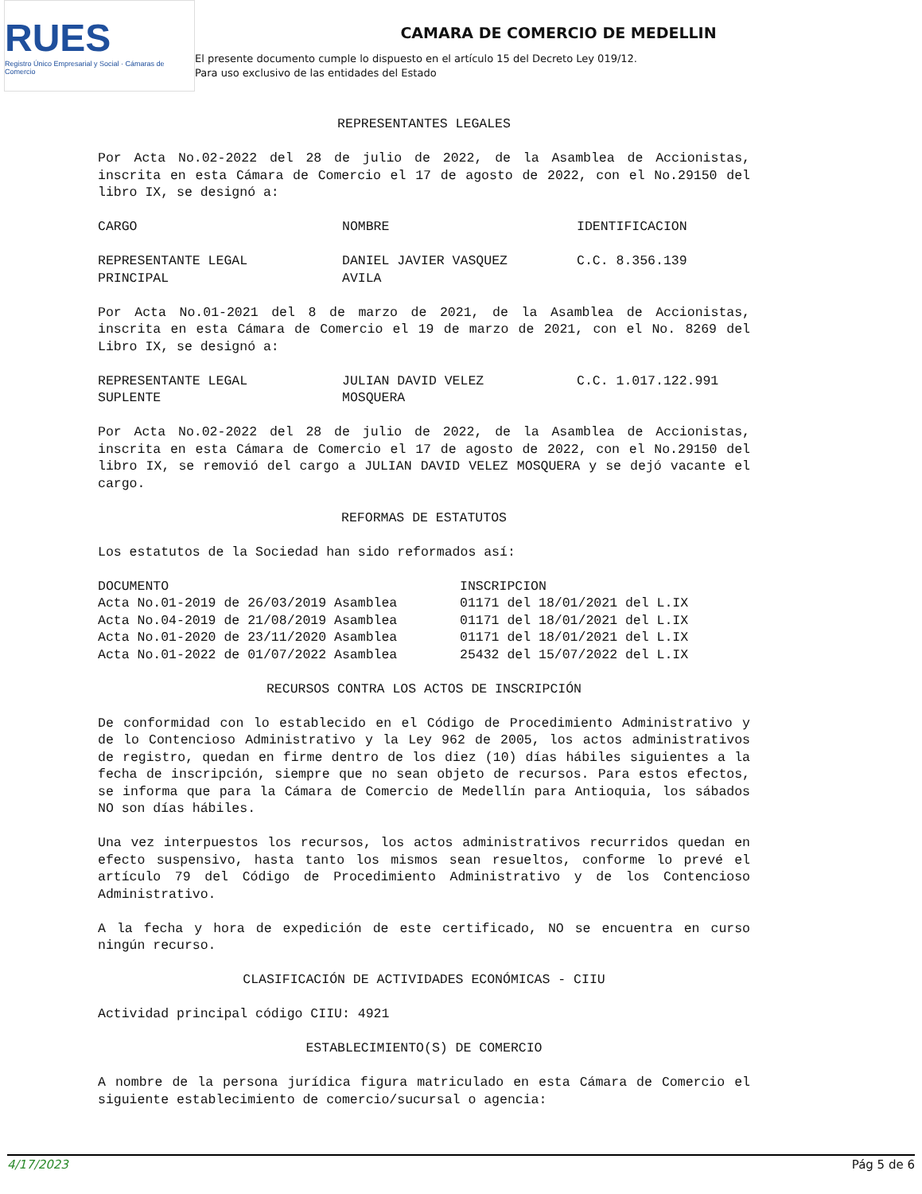RUES
Registro Único Empresarial y Social · Cámaras de Comercio
CAMARA DE COMERCIO DE MEDELLIN
El presente documento cumple lo dispuesto en el artículo 15 del Decreto Ley 019/12.
Para uso exclusivo de las entidades del Estado
REPRESENTANTES LEGALES
Por Acta No.02-2022 del 28 de julio de 2022, de la Asamblea de Accionistas, inscrita en esta Cámara de Comercio el 17 de agosto de 2022, con el No.29150 del libro IX, se designó a:
| CARGO | NOMBRE | IDENTIFICACION |
| --- | --- | --- |
| REPRESENTANTE LEGAL PRINCIPAL | DANIEL JAVIER VASQUEZ AVILA | C.C. 8.356.139 |
Por Acta No.01-2021 del 8 de marzo de 2021, de la Asamblea de Accionistas, inscrita en esta Cámara de Comercio el 19 de marzo de 2021, con el No. 8269 del Libro IX, se designó a:
| REPRESENTANTE LEGAL SUPLENTE | JULIAN DAVID VELEZ MOSQUERA | C.C. 1.017.122.991 |
Por Acta No.02-2022 del 28 de julio de 2022, de la Asamblea de Accionistas, inscrita en esta Cámara de Comercio el 17 de agosto de 2022, con el No.29150 del libro IX, se removió del cargo a JULIAN DAVID VELEZ MOSQUERA y se dejó vacante el cargo.
REFORMAS DE ESTATUTOS
Los estatutos de la Sociedad han sido reformados así:
| DOCUMENTO | INSCRIPCION |
| --- | --- |
| Acta No.01-2019 de 26/03/2019 Asamblea | 01171 del 18/01/2021 del L.IX |
| Acta No.04-2019 de 21/08/2019 Asamblea | 01171 del 18/01/2021 del L.IX |
| Acta No.01-2020 de 23/11/2020 Asamblea | 01171 del 18/01/2021 del L.IX |
| Acta No.01-2022 de 01/07/2022 Asamblea | 25432 del 15/07/2022 del L.IX |
RECURSOS CONTRA LOS ACTOS DE INSCRIPCIÓN
De conformidad con lo establecido en el Código de Procedimiento Administrativo y de lo Contencioso Administrativo y la Ley 962 de 2005, los actos administrativos de registro, quedan en firme dentro de los diez (10) días hábiles siguientes a la fecha de inscripción, siempre que no sean objeto de recursos. Para estos efectos, se informa que para la Cámara de Comercio de Medellín para Antioquia, los sábados NO son días hábiles.
Una vez interpuestos los recursos, los actos administrativos recurridos quedan en efecto suspensivo, hasta tanto los mismos sean resueltos, conforme lo prevé el artículo 79 del Código de Procedimiento Administrativo y de los Contencioso Administrativo.
A la fecha y hora de expedición de este certificado, NO se encuentra en curso ningún recurso.
CLASIFICACIÓN DE ACTIVIDADES ECONÓMICAS - CIIU
Actividad principal código CIIU: 4921
ESTABLECIMIENTO(S) DE COMERCIO
A nombre de la persona jurídica figura matriculado en esta Cámara de Comercio el siguiente establecimiento de comercio/sucursal o agencia:
4/17/2023 Pág 5 de 6